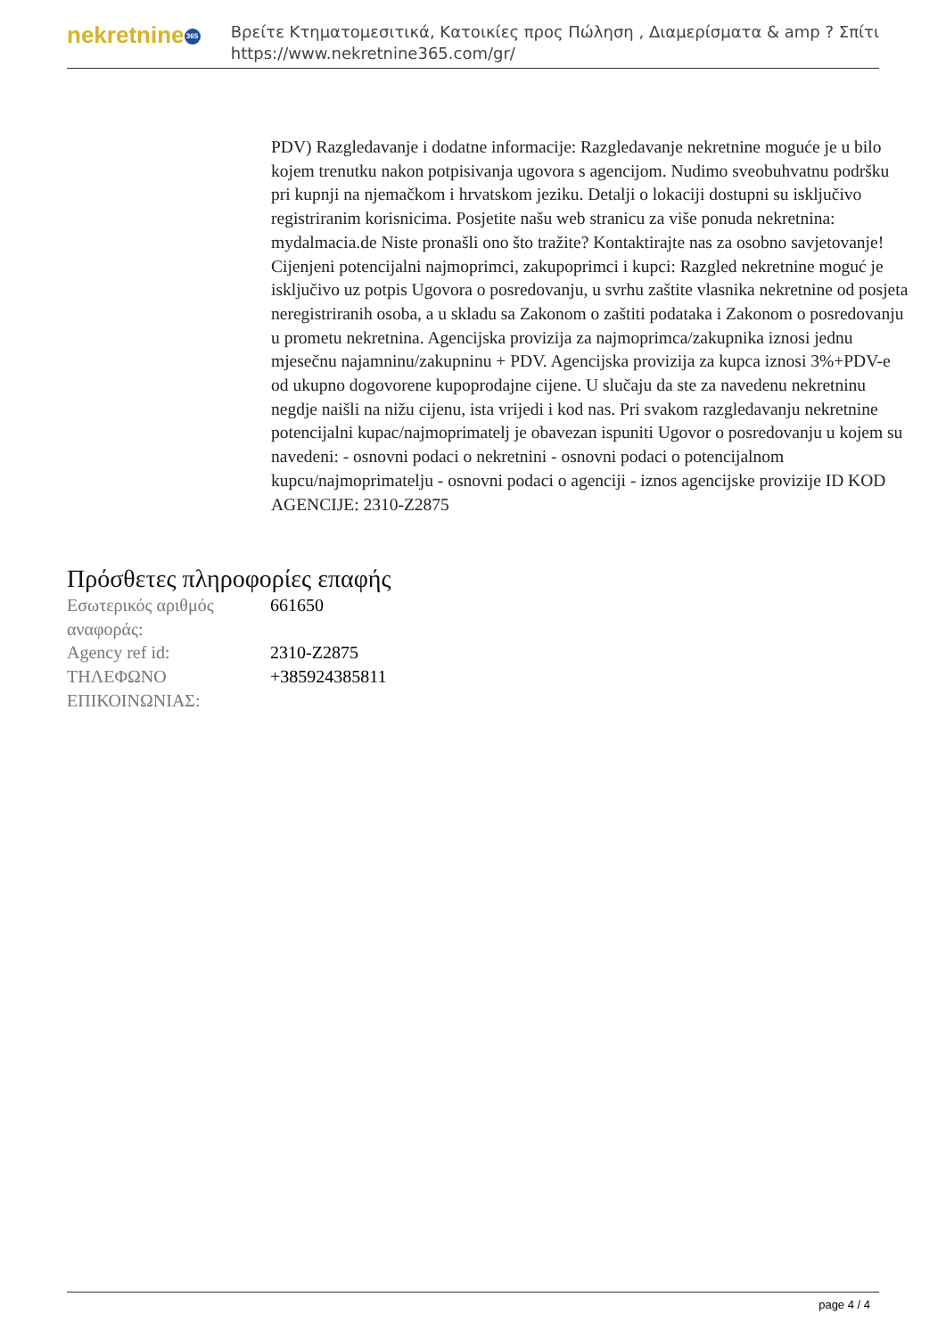nekretnine 365
Βρείτε Κτηματομεσιτικά, Κατοικίες προς Πώληση , Διαμερίσματα & amp ? Σπίτι
https://www.nekretnine365.com/gr/
PDV) Razgledavanje i dodatne informacije: Razgledavanje nekretnine moguće je u bilo kojem trenutku nakon potpisivanja ugovora s agencijom. Nudimo sveobuhvatnu podršku pri kupnji na njemačkom i hrvatskom jeziku. Detalji o lokaciji dostupni su isključivo registriranim korisnicima. Posjetite našu web stranicu za više ponuda nekretnina: mydalmacia.de Niste pronašli ono što tražite? Kontaktirajte nas za osobno savjetovanje! Cijenjeni potencijalni najmoprimci, zakupoprimci i kupci: Razgled nekretnine moguć je isključivo uz potpis Ugovora o posredovanju, u svrhu zaštite vlasnika nekretnine od posjeta neregistriranih osoba, a u skladu sa Zakonom o zaštiti podataka i Zakonom o posredovanju u prometu nekretnina. Agencijska provizija za najmoprimca/zakupnika iznosi jednu mjesečnu najamninu/zakupninu + PDV. Agencijska provizija za kupca iznosi 3%+PDV-e od ukupno dogovorene kupoprodajne cijene. U slučaju da ste za navedenu nekretninu negdje naišli na nižu cijenu, ista vrijedi i kod nas. Pri svakom razgledavanju nekretnine potencijalni kupac/najmoprimatelj je obavezan ispuniti Ugovor o posredovanju u kojem su navedeni: - osnovni podaci o nekretnini - osnovni podaci o potencijalnom kupcu/najmoprimatelju - osnovni podaci o agenciji - iznos agencijske provizije ID KOD AGENCIJE: 2310-Z2875
Πρόσθετες πληροφορίες επαφής
| Εσωτερικός αριθμός αναφοράς: | 661650 |
| Agency ref id: | 2310-Z2875 |
| ΤΗΛΕΦΩΝΟ ΕΠΙΚΟΙΝΩΝΙΑΣ: | +385924385811 |
page 4 / 4